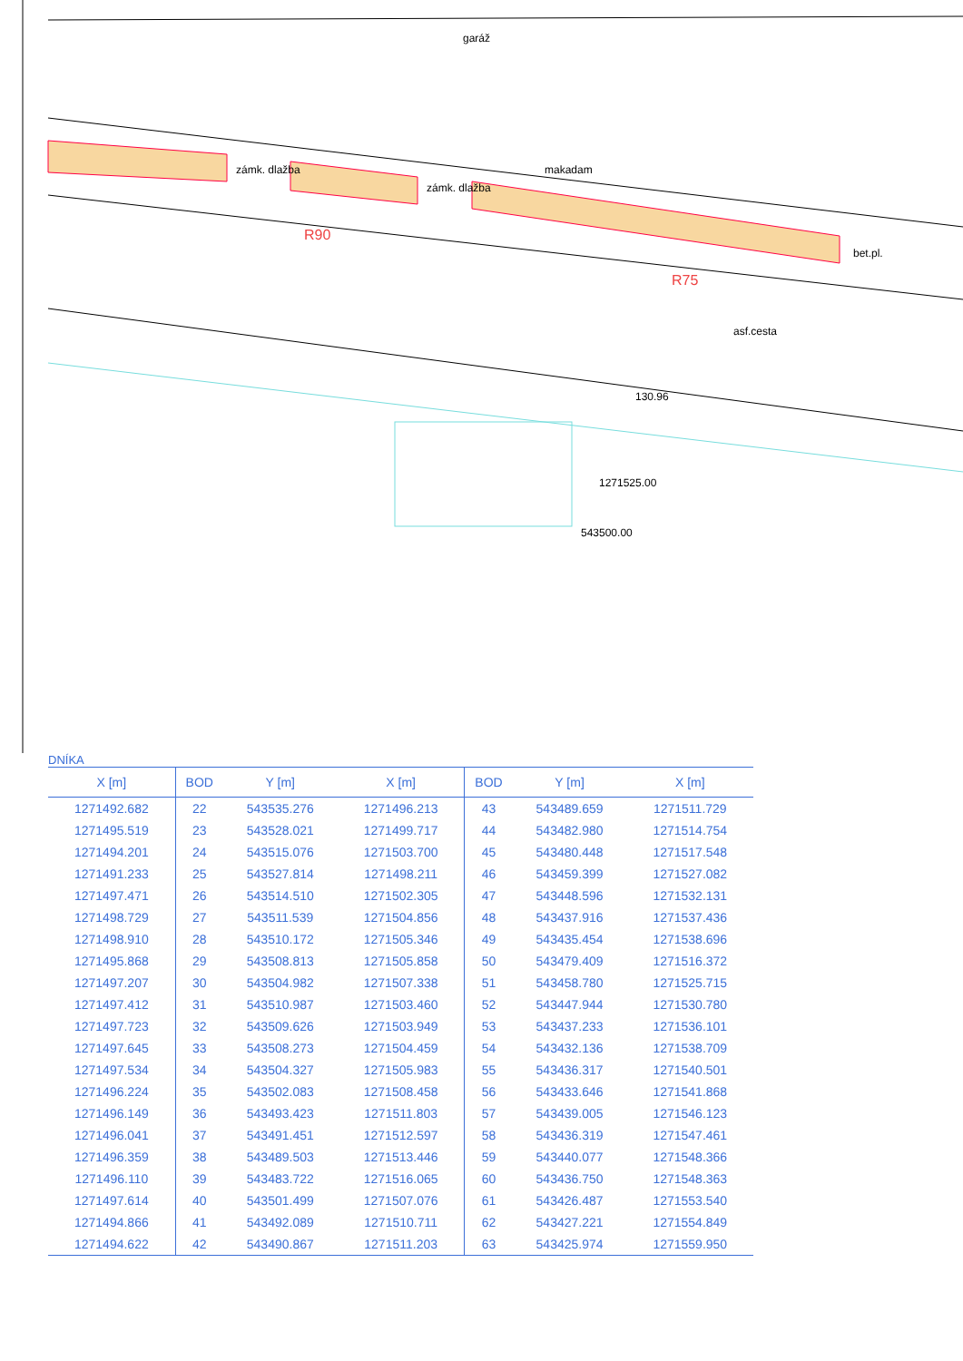zámk. dlažba
zámk. dlažba
makadam
garáž
bet.pl.
asf.cesta
130.96
1271525.00
543500.00
R90
R75
DNÍKA
| X [m] | BOD | Y [m] | X [m] | BOD | Y [m] | X [m] |
| --- | --- | --- | --- | --- | --- | --- |
| 1271492.682 | 22 | 543535.276 | 1271496.213 | 43 | 543489.659 | 1271511.729 |
| 1271495.519 | 23 | 543528.021 | 1271499.717 | 44 | 543482.980 | 1271514.754 |
| 1271494.201 | 24 | 543515.076 | 1271503.700 | 45 | 543480.448 | 1271517.548 |
| 1271491.233 | 25 | 543527.814 | 1271498.211 | 46 | 543459.399 | 1271527.082 |
| 1271497.471 | 26 | 543514.510 | 1271502.305 | 47 | 543448.596 | 1271532.131 |
| 1271498.729 | 27 | 543511.539 | 1271504.856 | 48 | 543437.916 | 1271537.436 |
| 1271498.910 | 28 | 543510.172 | 1271505.346 | 49 | 543435.454 | 1271538.696 |
| 1271495.868 | 29 | 543508.813 | 1271505.858 | 50 | 543479.409 | 1271516.372 |
| 1271497.207 | 30 | 543504.982 | 1271507.338 | 51 | 543458.780 | 1271525.715 |
| 1271497.412 | 31 | 543510.987 | 1271503.460 | 52 | 543447.944 | 1271530.780 |
| 1271497.723 | 32 | 543509.626 | 1271503.949 | 53 | 543437.233 | 1271536.101 |
| 1271497.645 | 33 | 543508.273 | 1271504.459 | 54 | 543432.136 | 1271538.709 |
| 1271497.534 | 34 | 543504.327 | 1271505.983 | 55 | 543436.317 | 1271540.501 |
| 1271496.224 | 35 | 543502.083 | 1271508.458 | 56 | 543433.646 | 1271541.868 |
| 1271496.149 | 36 | 543493.423 | 1271511.803 | 57 | 543439.005 | 1271546.123 |
| 1271496.041 | 37 | 543491.451 | 1271512.597 | 58 | 543436.319 | 1271547.461 |
| 1271496.359 | 38 | 543489.503 | 1271513.446 | 59 | 543440.077 | 1271548.366 |
| 1271496.110 | 39 | 543483.722 | 1271516.065 | 60 | 543436.750 | 1271548.363 |
| 1271497.614 | 40 | 543501.499 | 1271507.076 | 61 | 543426.487 | 1271553.540 |
| 1271494.866 | 41 | 543492.089 | 1271510.711 | 62 | 543427.221 | 1271554.849 |
| 1271494.622 | 42 | 543490.867 | 1271511.203 | 63 | 543425.974 | 1271559.950 |